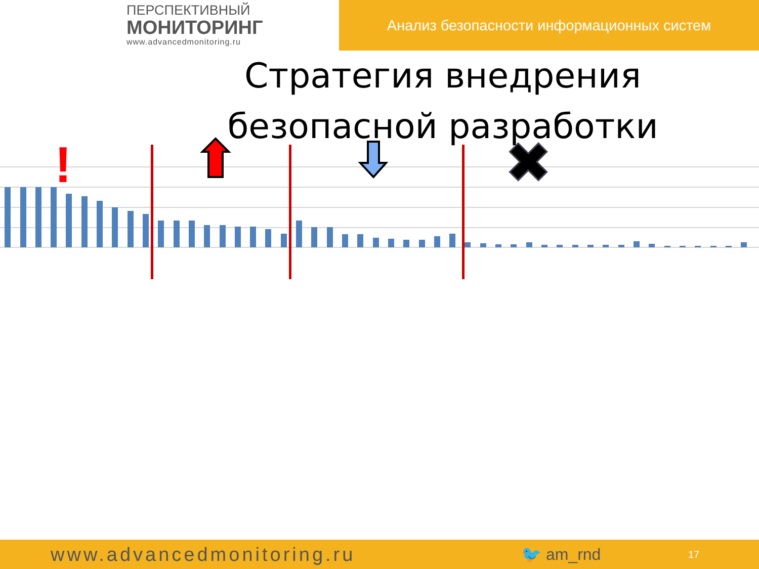ПЕРСПЕКТИВНЫЙ
МОНИТОРИНГ
www.advancedmonitoring.ru
Анализ безопасности информационных систем
Стратегия внедрения
безопасной разработки
!
✖
www.advancedmonitoring.ru
🐦 am_rnd
17